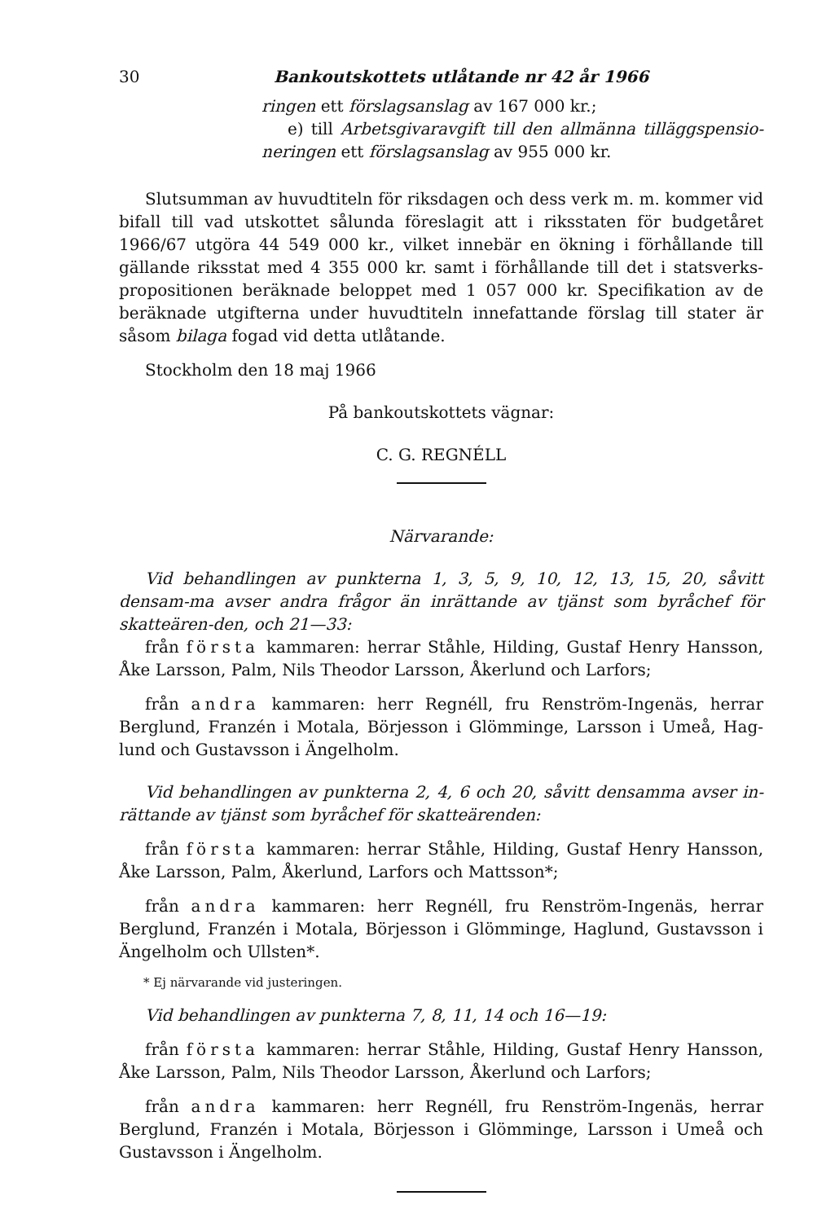30 Bankoutskottets utlåtande nr 42 år 1966
ringen ett förslagsanslag av 167 000 kr.;
e) till Arbetsgivaravgift till den allmänna tilläggspensio-neringen ett förslagsanslag av 955 000 kr.
Slutsumman av huvudtiteln för riksdagen och dess verk m. m. kommer vid bifall till vad utskottet sålunda föreslagit att i riksstaten för budgetåret 1966/67 utgöra 44 549 000 kr., vilket innebär en ökning i förhållande till gällande riksstat med 4 355 000 kr. samt i förhållande till det i statsverks-propositionen beräknade beloppet med 1 057 000 kr. Specifikation av de beräknade utgifterna under huvudtiteln innefattande förslag till stater är såsom bilaga fogad vid detta utlåtande.
Stockholm den 18 maj 1966
På bankoutskottets vägnar:
C. G. REGNÉLL
Närvarande:
Vid behandlingen av punkterna 1, 3, 5, 9, 10, 12, 13, 15, 20, såvitt densam-ma avser andra frågor än inrättande av tjänst som byråchef för skatteären-den, och 21—33:
från första kammaren: herrar Ståhle, Hilding, Gustaf Henry Hansson, Åke Larsson, Palm, Nils Theodor Larsson, Åkerlund och Larfors;
från andra kammaren: herr Regnéll, fru Renström-Ingenäs, herrar Berglund, Franzén i Motala, Börjesson i Glömminge, Larsson i Umeå, Hag-lund och Gustavsson i Ängelholm.
Vid behandlingen av punkterna 2, 4, 6 och 20, såvitt densamma avser in-rättande av tjänst som byråchef för skatteärenden:
från första kammaren: herrar Ståhle, Hilding, Gustaf Henry Hansson, Åke Larsson, Palm, Åkerlund, Larfors och Mattsson*;
från andra kammaren: herr Regnéll, fru Renström-Ingenäs, herrar Berglund, Franzén i Motala, Börjesson i Glömminge, Haglund, Gustavsson i Ängelholm och Ullsten*.
* Ej närvarande vid justeringen.
Vid behandlingen av punkterna 7, 8, 11, 14 och 16—19:
från första kammaren: herrar Ståhle, Hilding, Gustaf Henry Hansson, Åke Larsson, Palm, Nils Theodor Larsson, Åkerlund och Larfors;
från andra kammaren: herr Regnéll, fru Renström-Ingenäs, herrar Berglund, Franzén i Motala, Börjesson i Glömminge, Larsson i Umeå och Gustavsson i Ängelholm.